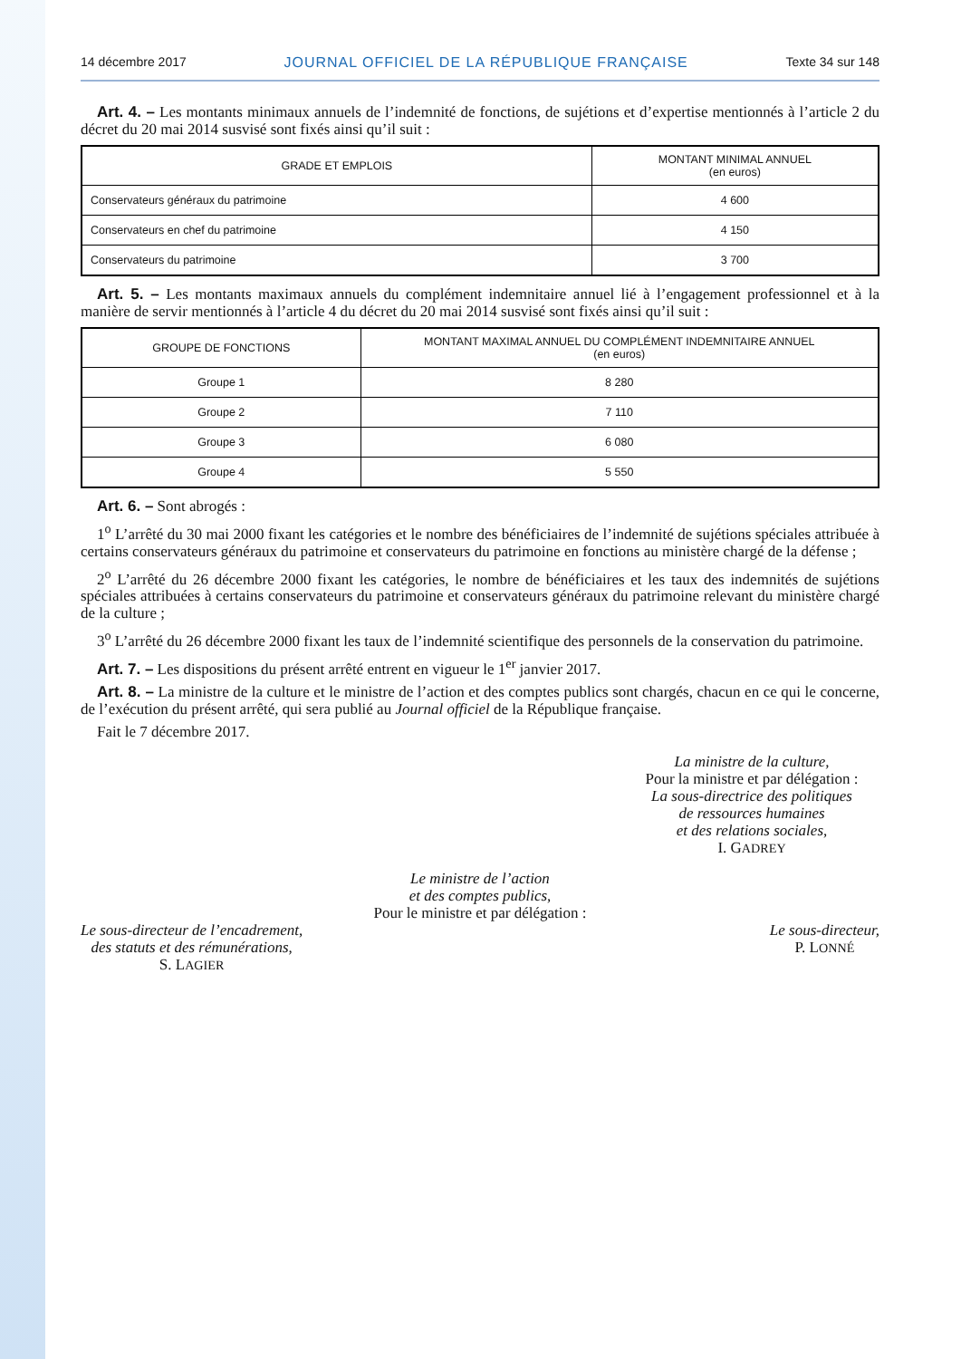14 décembre 2017 JOURNAL OFFICIEL DE LA RÉPUBLIQUE FRANÇAISE Texte 34 sur 148
Art. 4. – Les montants minimaux annuels de l’indemnité de fonctions, de sujétions et d’expertise mentionnés à l’article 2 du décret du 20 mai 2014 susvisé sont fixés ainsi qu’il suit :
| GRADE ET EMPLOIS | MONTANT MINIMAL ANNUEL (en euros) |
| --- | --- |
| Conservateurs généraux du patrimoine | 4 600 |
| Conservateurs en chef du patrimoine | 4 150 |
| Conservateurs du patrimoine | 3 700 |
Art. 5. – Les montants maximaux annuels du complément indemnitaire annuel lié à l’engagement professionnel et à la manière de servir mentionnés à l’article 4 du décret du 20 mai 2014 susvisé sont fixés ainsi qu’il suit :
| GROUPE DE FONCTIONS | MONTANT MAXIMAL ANNUEL DU COMPLÉMENT INDEMNITAIRE ANNUEL (en euros) |
| --- | --- |
| Groupe 1 | 8 280 |
| Groupe 2 | 7 110 |
| Groupe 3 | 6 080 |
| Groupe 4 | 5 550 |
Art. 6. – Sont abrogés :
1<sup>o</sup> L’arrêté du 30 mai 2000 fixant les catégories et le nombre des bénéficiaires de l’indemnité de sujétions spéciales attribuée à certains conservateurs généraux du patrimoine et conservateurs du patrimoine en fonctions au ministère chargé de la défense ;
2<sup>o</sup> L’arrêté du 26 décembre 2000 fixant les catégories, le nombre de bénéficiaires et les taux des indemnités de sujétions spéciales attribuées à certains conservateurs du patrimoine et conservateurs généraux du patrimoine relevant du ministère chargé de la culture ;
3<sup>o</sup> L’arrêté du 26 décembre 2000 fixant les taux de l’indemnité scientifique des personnels de la conservation du patrimoine.
Art. 7. – Les dispositions du présent arrêté entrent en vigueur le 1<sup>er</sup> janvier 2017.
Art. 8. – La ministre de la culture et le ministre de l’action et des comptes publics sont chargés, chacun en ce qui le concerne, de l’exécution du présent arrêté, qui sera publié au Journal officiel de la République française.
Fait le 7 décembre 2017.
La ministre de la culture,
Pour la ministre et par délégation :
La sous-directrice des politiques
de ressources humaines
et des relations sociales,
I. GADREY
Le ministre de l’action
et des comptes publics,
Pour le ministre et par délégation :
Le sous-directeur de l’encadrement,
des statuts et des rémunérations,
S. LAGIER
Le sous-directeur,
P. LONNÉ